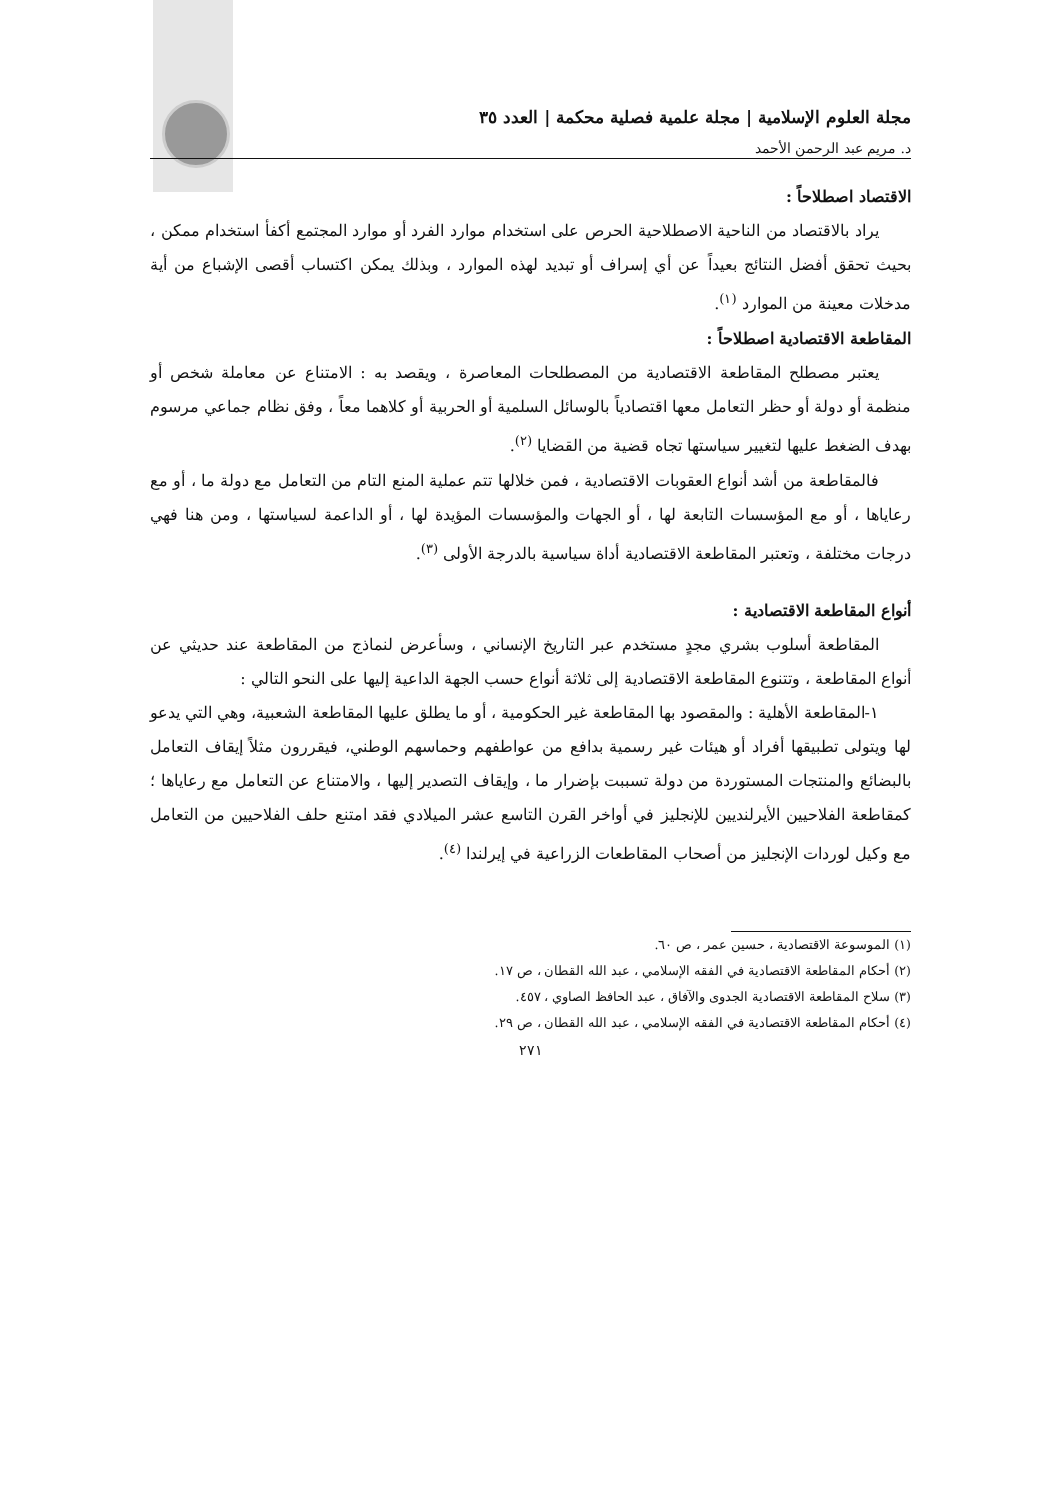مجلة العلوم الإسلامية | مجلة علمية فصلية محكمة | العدد ٣٥
د. مريم عبد الرحمن الأحمد
الاقتصاد اصطلاحاً :
يراد بالاقتصاد من الناحية الاصطلاحية الحرص على استخدام موارد الفرد أو موارد المجتمع أكفأ استخدام ممكن ، بحيث تحقق أفضل النتائج بعيداً عن أي إسراف أو تبديد لهذه الموارد ، وبذلك يمكن اكتساب أقصى الإشباع من أية مدخلات معينة من الموارد <sup>(١)</sup>.
المقاطعة الاقتصادية اصطلاحاً :
يعتبر مصطلح المقاطعة الاقتصادية من المصطلحات المعاصرة ، ويقصد به : الامتناع عن معاملة شخص أو منظمة أو دولة أو حظر التعامل معها اقتصادياً بالوسائل السلمية أو الحربية أو كلاهما معاً ، وفق نظام جماعي مرسوم بهدف الضغط عليها لتغيير سياستها تجاه قضية من القضايا <sup>(٢)</sup>.
فالمقاطعة من أشد أنواع العقوبات الاقتصادية ، فمن خلالها تتم عملية المنع التام من التعامل مع دولة ما ، أو مع رعاياها ، أو مع المؤسسات التابعة لها ، أو الجهات والمؤسسات المؤيدة لها ، أو الداعمة لسياستها ، ومن هنا فهي درجات مختلفة ، وتعتبر المقاطعة الاقتصادية أداة سياسية بالدرجة الأولى <sup>(٣)</sup>.
أنواع المقاطعة الاقتصادية :
المقاطعة أسلوب بشري مجدٍ مستخدم عبر التاريخ الإنساني ، وسأعرض لنماذج من المقاطعة عند حديثي عن أنواع المقاطعة ، وتتنوع المقاطعة الاقتصادية إلى ثلاثة أنواع حسب الجهة الداعية إليها على النحو التالي :
١-المقاطعة الأهلية : والمقصود بها المقاطعة غير الحكومية ، أو ما يطلق عليها المقاطعة الشعبية، وهي التي يدعو لها ويتولى تطبيقها أفراد أو هيئات غير رسمية بدافع من عواطفهم وحماسهم الوطني، فيقررون مثلاً إيقاف التعامل بالبضائع والمنتجات المستوردة من دولة تسببت بإضرار ما ، وإيقاف التصدير إليها ، والامتناع عن التعامل مع رعاياها ؛ كمقاطعة الفلاحيين الأيرلنديين للإنجليز في أواخر القرن التاسع عشر الميلادي فقد امتنع حلف الفلاحيين من التعامل مع وكيل لوردات الإنجليز من أصحاب المقاطعات الزراعية في إيرلندا <sup>(٤)</sup>.
(١) الموسوعة الاقتصادية ، حسين عمر ، ص ٦٠.
(٢) أحكام المقاطعة الاقتصادية في الفقه الإسلامي ، عبد الله القطان ، ص ١٧.
(٣) سلاح المقاطعة الاقتصادية الجدوى والآفاق ، عبد الحافظ الصاوي ، ٤٥٧.
(٤) أحكام المقاطعة الاقتصادية في الفقه الإسلامي ، عبد الله القطان ، ص ٢٩.
٢٧١